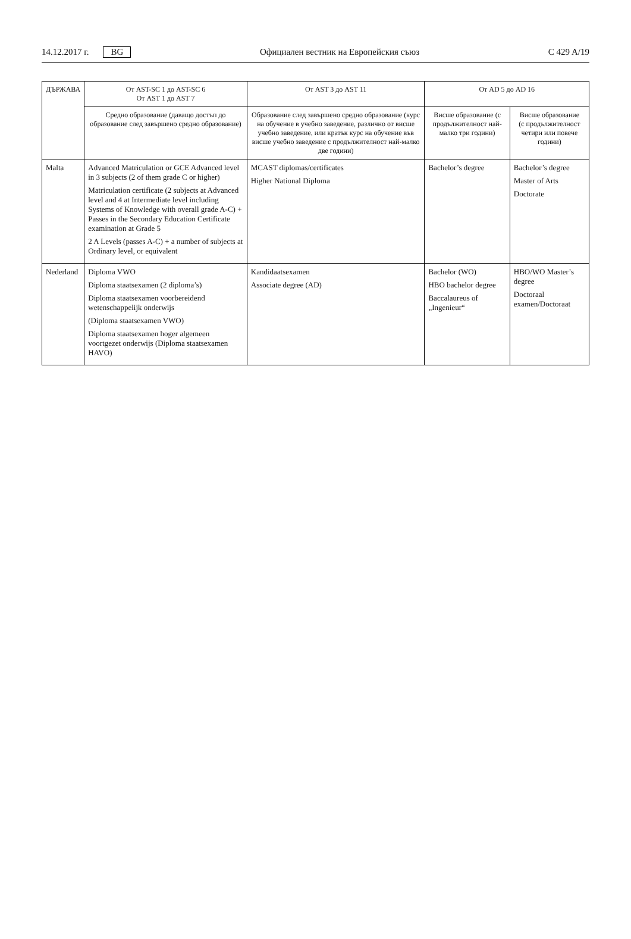14.12.2017 г. BG Официален вестник на Европейския съюз C 429 A/19
| ДЪРЖАВА | От AST-SC 1 до AST-SC 6 От AST 1 до AST 7 | От AST 3 до AST 11 | От AD 5 до AD 16 | |
| --- | --- | --- | --- | --- |
| | Средно образование (даващо достъп до образование след завършено средно образование) | Образование след завършено средно образование (курс на обучение в учебно заведение, различно от висше учебно заведение, или кратък курс на обучение във висше учебно заведение с продължителност най-малко две години) | Висше образование (с продължителност най-малко три години) | Висше образование (с продължителност четири или повече години) |
| Malta | Advanced Matriculation or GCE Advanced level in 3 subjects (2 of them grade C or higher) Matriculation certificate (2 subjects at Advanced level and 4 at Intermediate level including Systems of Knowledge with overall grade A-C) + Passes in the Secondary Education Certificate examination at Grade 5 2 A Levels (passes A-C) + a number of subjects at Ordinary level, or equivalent | MCAST diplomas/certificates Higher National Diploma | Bachelor’s degree | Bachelor’s degree Master of Arts Doctorate |
| Nederland | Diploma VWO Diploma staatsexamen (2 diploma’s) Diploma staatsexamen voorbereidend wetenschappelijk onderwijs (Diploma staatsexamen VWO) Diploma staatsexamen hoger algemeen voortgezet onderwijs (Diploma staatsexamen HAVO) | Kandidaatsexamen Associate degree (AD) | Bachelor (WO) HBO bachelor degree Baccalaureus of „Ingenieur“ | HBO/WO Master’s degree Doctoraal examen/Doctoraat |